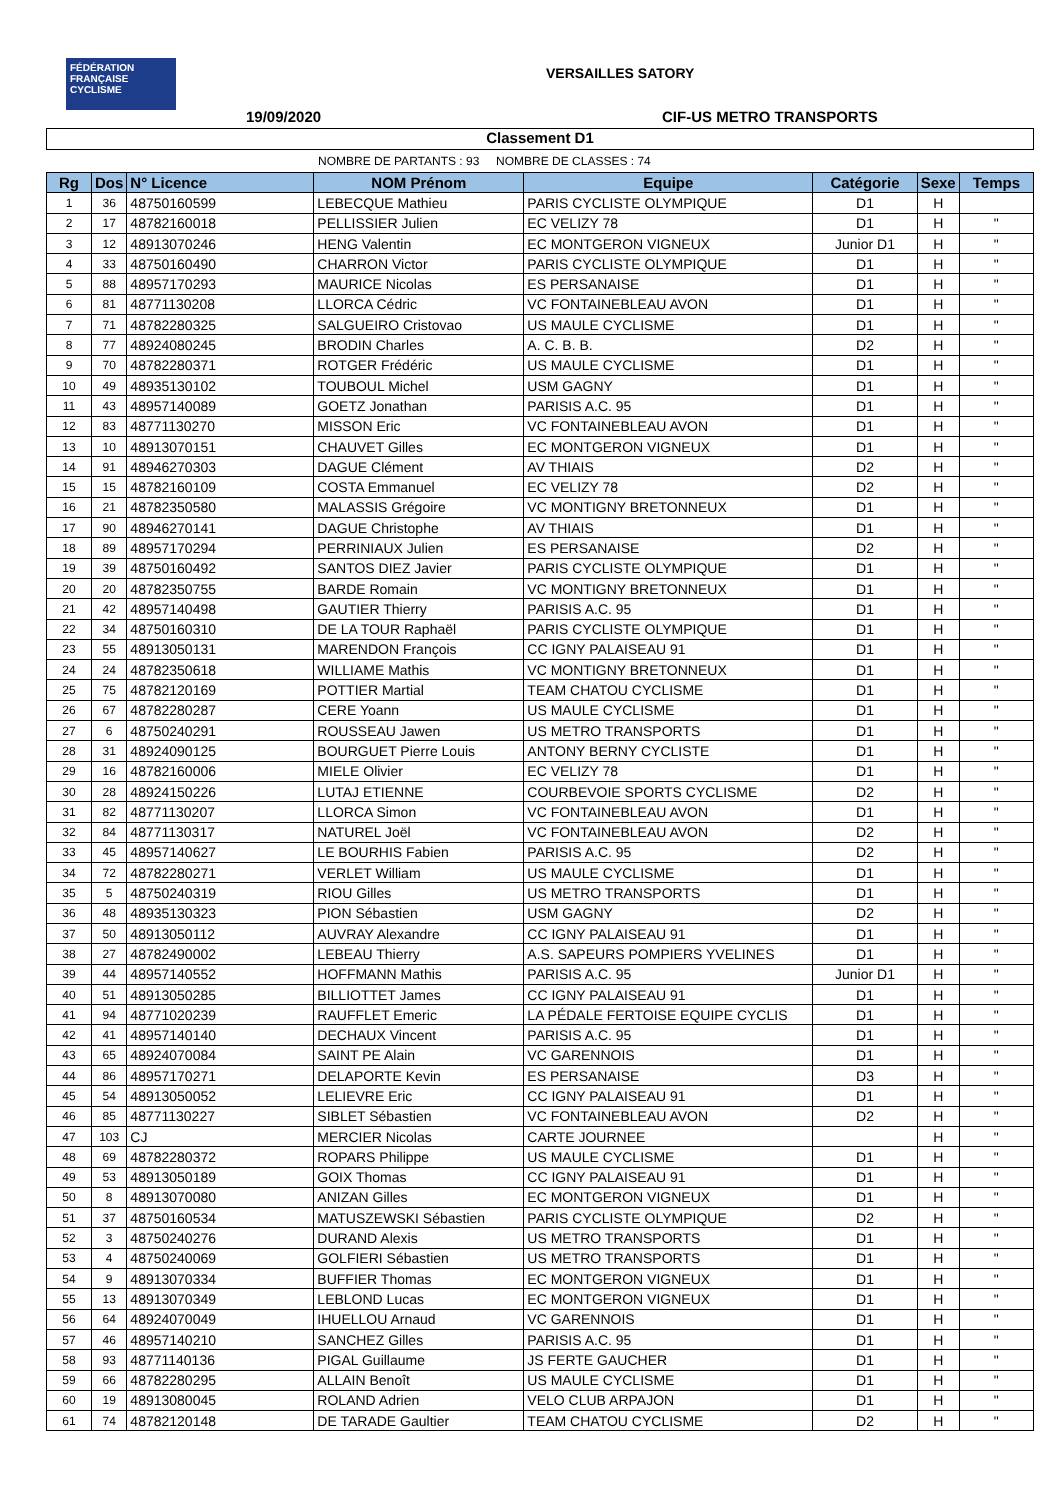FÉDÉRATION
FRANÇAISE
CYCLISME
VERSAILLES SATORY
19/09/2020 CIF-US METRO TRANSPORTS
Classement D1
NOMBRE DE PARTANTS : 93 NOMBRE DE CLASSES : 74
| Rg | Dos | N° Licence | NOM Prénom | Equipe | Catégorie | Sexe | Temps |
| --- | --- | --- | --- | --- | --- | --- | --- |
| 1 | 36 | 48750160599 | LEBECQUE Mathieu | PARIS CYCLISTE OLYMPIQUE | D1 | H | |
| 2 | 17 | 48782160018 | PELLISSIER Julien | EC VELIZY 78 | D1 | H | " |
| 3 | 12 | 48913070246 | HENG Valentin | EC MONTGERON VIGNEUX | Junior D1 | H | " |
| 4 | 33 | 48750160490 | CHARRON Victor | PARIS CYCLISTE OLYMPIQUE | D1 | H | " |
| 5 | 88 | 48957170293 | MAURICE Nicolas | ES PERSANAISE | D1 | H | " |
| 6 | 81 | 48771130208 | LLORCA Cédric | VC FONTAINEBLEAU AVON | D1 | H | " |
| 7 | 71 | 48782280325 | SALGUEIRO Cristovao | US MAULE CYCLISME | D1 | H | " |
| 8 | 77 | 48924080245 | BRODIN Charles | A. C. B. B. | D2 | H | " |
| 9 | 70 | 48782280371 | ROTGER Frédéric | US MAULE CYCLISME | D1 | H | " |
| 10 | 49 | 48935130102 | TOUBOUL Michel | USM GAGNY | D1 | H | " |
| 11 | 43 | 48957140089 | GOETZ Jonathan | PARISIS A.C. 95 | D1 | H | " |
| 12 | 83 | 48771130270 | MISSON Eric | VC FONTAINEBLEAU AVON | D1 | H | " |
| 13 | 10 | 48913070151 | CHAUVET Gilles | EC MONTGERON VIGNEUX | D1 | H | " |
| 14 | 91 | 48946270303 | DAGUE Clément | AV THIAIS | D2 | H | " |
| 15 | 15 | 48782160109 | COSTA Emmanuel | EC VELIZY 78 | D2 | H | " |
| 16 | 21 | 48782350580 | MALASSIS Grégoire | VC MONTIGNY BRETONNEUX | D1 | H | " |
| 17 | 90 | 48946270141 | DAGUE Christophe | AV THIAIS | D1 | H | " |
| 18 | 89 | 48957170294 | PERRINIAUX Julien | ES PERSANAISE | D2 | H | " |
| 19 | 39 | 48750160492 | SANTOS DIEZ Javier | PARIS CYCLISTE OLYMPIQUE | D1 | H | " |
| 20 | 20 | 48782350755 | BARDE Romain | VC MONTIGNY BRETONNEUX | D1 | H | " |
| 21 | 42 | 48957140498 | GAUTIER Thierry | PARISIS A.C. 95 | D1 | H | " |
| 22 | 34 | 48750160310 | DE LA TOUR Raphaël | PARIS CYCLISTE OLYMPIQUE | D1 | H | " |
| 23 | 55 | 48913050131 | MARENDON François | CC IGNY PALAISEAU 91 | D1 | H | " |
| 24 | 24 | 48782350618 | WILLIAME Mathis | VC MONTIGNY BRETONNEUX | D1 | H | " |
| 25 | 75 | 48782120169 | POTTIER Martial | TEAM CHATOU CYCLISME | D1 | H | " |
| 26 | 67 | 48782280287 | CERE Yoann | US MAULE CYCLISME | D1 | H | " |
| 27 | 6 | 48750240291 | ROUSSEAU Jawen | US METRO TRANSPORTS | D1 | H | " |
| 28 | 31 | 48924090125 | BOURGUET Pierre Louis | ANTONY BERNY CYCLISTE | D1 | H | " |
| 29 | 16 | 48782160006 | MIELE Olivier | EC VELIZY 78 | D1 | H | " |
| 30 | 28 | 48924150226 | LUTAJ ETIENNE | COURBEVOIE SPORTS CYCLISME | D2 | H | " |
| 31 | 82 | 48771130207 | LLORCA Simon | VC FONTAINEBLEAU AVON | D1 | H | " |
| 32 | 84 | 48771130317 | NATUREL Joël | VC FONTAINEBLEAU AVON | D2 | H | " |
| 33 | 45 | 48957140627 | LE BOURHIS Fabien | PARISIS A.C. 95 | D2 | H | " |
| 34 | 72 | 48782280271 | VERLET William | US MAULE CYCLISME | D1 | H | " |
| 35 | 5 | 48750240319 | RIOU Gilles | US METRO TRANSPORTS | D1 | H | " |
| 36 | 48 | 48935130323 | PION Sébastien | USM GAGNY | D2 | H | " |
| 37 | 50 | 48913050112 | AUVRAY Alexandre | CC IGNY PALAISEAU 91 | D1 | H | " |
| 38 | 27 | 48782490002 | LEBEAU Thierry | A.S. SAPEURS POMPIERS YVELINES | D1 | H | " |
| 39 | 44 | 48957140552 | HOFFMANN Mathis | PARISIS A.C. 95 | Junior D1 | H | " |
| 40 | 51 | 48913050285 | BILLIOTTET James | CC IGNY PALAISEAU 91 | D1 | H | " |
| 41 | 94 | 48771020239 | RAUFFLET Emeric | LA PÉDALE FERTOISE EQUIPE CYCLIS | D1 | H | " |
| 42 | 41 | 48957140140 | DECHAUX Vincent | PARISIS A.C. 95 | D1 | H | " |
| 43 | 65 | 48924070084 | SAINT PE Alain | VC GARENNOIS | D1 | H | " |
| 44 | 86 | 48957170271 | DELAPORTE Kevin | ES PERSANAISE | D3 | H | " |
| 45 | 54 | 48913050052 | LELIEVRE Eric | CC IGNY PALAISEAU 91 | D1 | H | " |
| 46 | 85 | 48771130227 | SIBLET Sébastien | VC FONTAINEBLEAU AVON | D2 | H | " |
| 47 | 103 | CJ | MERCIER Nicolas | CARTE JOURNEE | | H | " |
| 48 | 69 | 48782280372 | ROPARS Philippe | US MAULE CYCLISME | D1 | H | " |
| 49 | 53 | 48913050189 | GOIX Thomas | CC IGNY PALAISEAU 91 | D1 | H | " |
| 50 | 8 | 48913070080 | ANIZAN Gilles | EC MONTGERON VIGNEUX | D1 | H | " |
| 51 | 37 | 48750160534 | MATUSZEWSKI Sébastien | PARIS CYCLISTE OLYMPIQUE | D2 | H | " |
| 52 | 3 | 48750240276 | DURAND Alexis | US METRO TRANSPORTS | D1 | H | " |
| 53 | 4 | 48750240069 | GOLFIERI Sébastien | US METRO TRANSPORTS | D1 | H | " |
| 54 | 9 | 48913070334 | BUFFIER Thomas | EC MONTGERON VIGNEUX | D1 | H | " |
| 55 | 13 | 48913070349 | LEBLOND Lucas | EC MONTGERON VIGNEUX | D1 | H | " |
| 56 | 64 | 48924070049 | IHUELLOU Arnaud | VC GARENNOIS | D1 | H | " |
| 57 | 46 | 48957140210 | SANCHEZ Gilles | PARISIS A.C. 95 | D1 | H | " |
| 58 | 93 | 48771140136 | PIGAL Guillaume | JS FERTE GAUCHER | D1 | H | " |
| 59 | 66 | 48782280295 | ALLAIN Benoît | US MAULE CYCLISME | D1 | H | " |
| 60 | 19 | 48913080045 | ROLAND Adrien | VELO CLUB ARPAJON | D1 | H | " |
| 61 | 74 | 48782120148 | DE TARADE Gaultier | TEAM CHATOU CYCLISME | D2 | H | " |